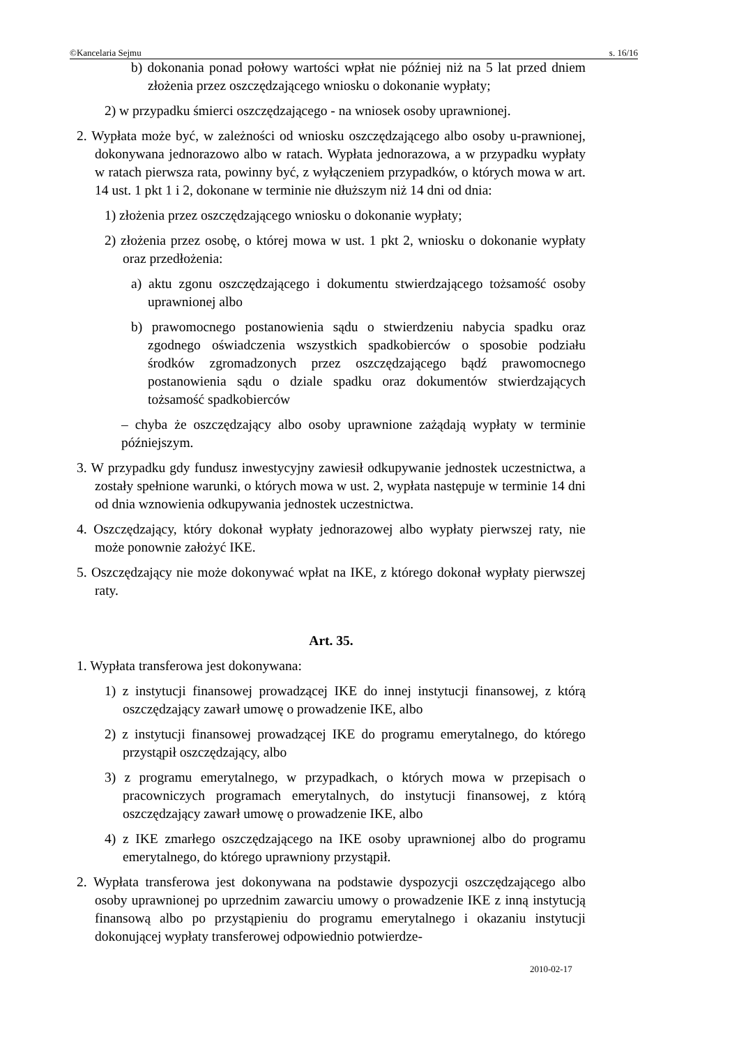©Kancelaria Sejmu s. 16/16
b) dokonania ponad połowy wartości wpłat nie później niż na 5 lat przed dniem złożenia przez oszczędzającego wniosku o dokonanie wypłaty;
2) w przypadku śmierci oszczędzającego - na wniosek osoby uprawnionej.
2. Wypłata może być, w zależności od wniosku oszczędzającego albo osoby u-prawnionej, dokonywana jednorazowo albo w ratach. Wypłata jednorazowa, a w przypadku wypłaty w ratach pierwsza rata, powinny być, z wyłączeniem przypadków, o których mowa w art. 14 ust. 1 pkt 1 i 2, dokonane w terminie nie dłuższym niż 14 dni od dnia:
1) złożenia przez oszczędzającego wniosku o dokonanie wypłaty;
2) złożenia przez osobę, o której mowa w ust. 1 pkt 2, wniosku o dokonanie wypłaty oraz przedłożenia:
a) aktu zgonu oszczędzającego i dokumentu stwierdzającego tożsamość osoby uprawnionej albo
b) prawomocnego postanowienia sądu o stwierdzeniu nabycia spadku oraz zgodnego oświadczenia wszystkich spadkobierców o sposobie podziału środków zgromadzonych przez oszczędzającego bądź prawomocnego postanowienia sądu o dziale spadku oraz dokumentów stwierdzających tożsamość spadkobierców
– chyba że oszczędzający albo osoby uprawnione zażądają wypłaty w terminie późniejszym.
3. W przypadku gdy fundusz inwestycyjny zawiesił odkupywanie jednostek uczestnictwa, a zostały spełnione warunki, o których mowa w ust. 2, wypłata następuje w terminie 14 dni od dnia wznowienia odkupywania jednostek uczestnictwa.
4. Oszczędzający, który dokonał wypłaty jednorazowej albo wypłaty pierwszej raty, nie może ponownie założyć IKE.
5. Oszczędzający nie może dokonywać wpłat na IKE, z którego dokonał wypłaty pierwszej raty.
Art. 35.
1. Wypłata transferowa jest dokonywana:
1) z instytucji finansowej prowadzącej IKE do innej instytucji finansowej, z którą oszczędzający zawarł umowę o prowadzenie IKE, albo
2) z instytucji finansowej prowadzącej IKE do programu emerytalnego, do którego przystąpił oszczędzający, albo
3) z programu emerytalnego, w przypadkach, o których mowa w przepisach o pracowniczych programach emerytalnych, do instytucji finansowej, z którą oszczędzający zawarł umowę o prowadzenie IKE, albo
4) z IKE zmarłego oszczędzającego na IKE osoby uprawnionej albo do programu emerytalnego, do którego uprawniony przystąpił.
2. Wypłata transferowa jest dokonywana na podstawie dyspozycji oszczędzającego albo osoby uprawnionej po uprzednim zawarciu umowy o prowadzenie IKE z inną instytucją finansową albo po przystąpieniu do programu emerytalnego i okazaniu instytucji dokonującej wypłaty transferowej odpowiednio potwierdze-
2010-02-17